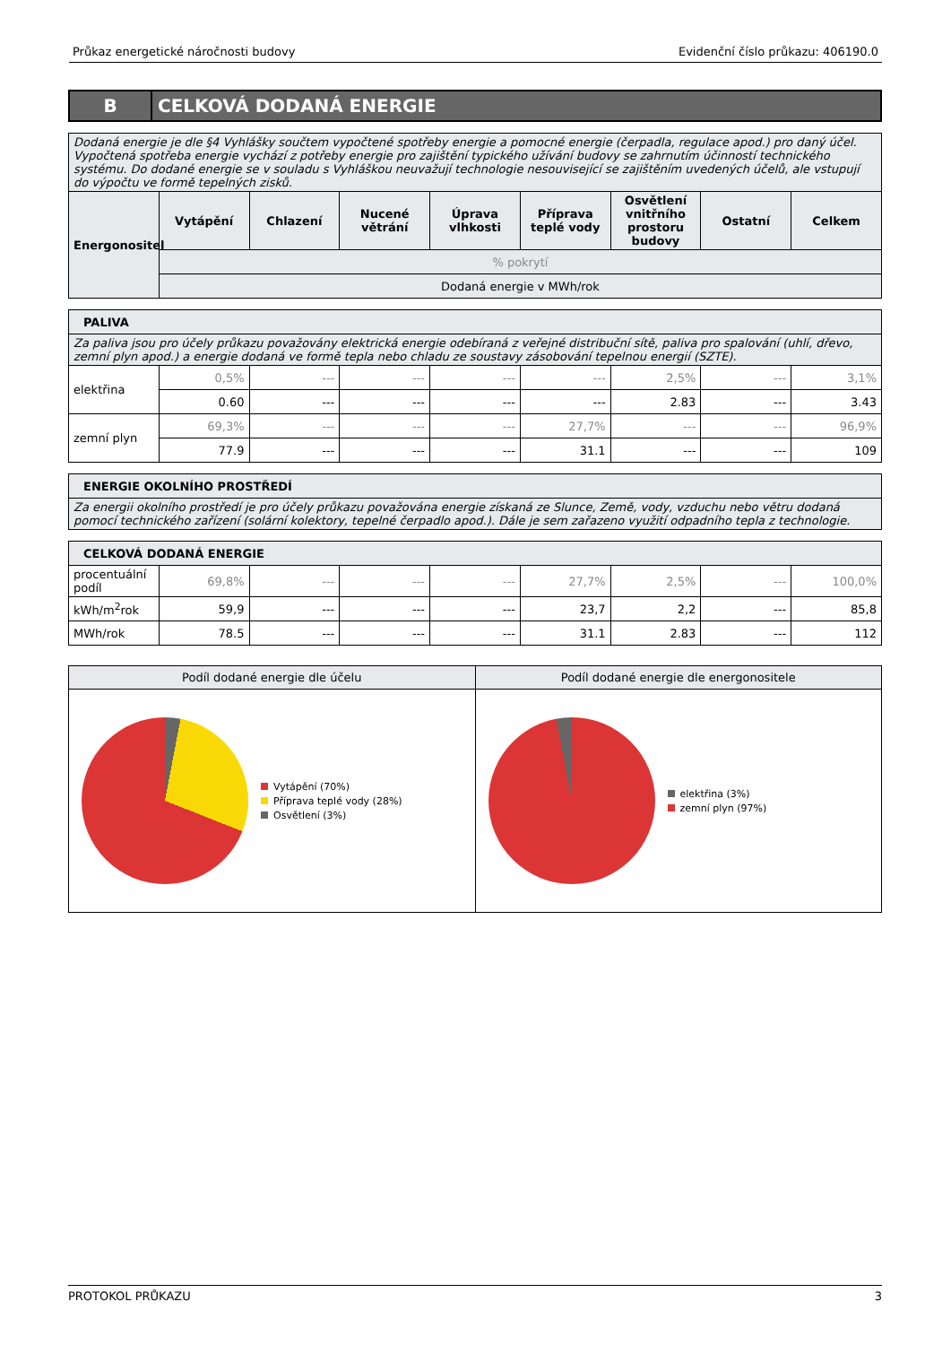Průkaz energetické náročnosti budovy Evidenční číslo průkazu: 406190.0
B CELKOVÁ DODANÁ ENERGIE
| Dodaná energie je dle §4 Vyhlášky součtem vypočtené spotřeby energie a pomocné energie (čerpadla, regulace apod.) pro daný účel. Vypočtená spotřeba energie vychází z potřeby energie pro zajištění typického užívání budovy se zahrnutím účinností technického systému. Do dodané energie se v souladu s Vyhláškou neuvažují technologie nesouvisející se zajištěním uvedených účelů, ale vstupují do výpočtu ve formě tepelných zisků. | | | | | | | | |
| Energonositel | Vytápění | Chlazení | Nucené větrání | Úprava vlhkosti | Příprava teplé vody | Osvětlení vnitřního prostoru budovy | Ostatní | Celkem |
| | % pokrytí | | | | | | | |
| | Dodaná energie v MWh/rok | | | | | | | |
| PALIVA | | | | | | | | |
| Za paliva jsou pro účely průkazu považovány elektrická energie odebíraná z veřejné distribuční sítě, paliva pro spalování (uhlí, dřevo, zemní plyn apod.) a energie dodaná ve formě tepla nebo chladu ze soustavy zásobování tepelnou energií (SZTE). | | | | | | | | |
| elektřina | 0,5% | --- | --- | --- | --- | 2,5% | --- | 3,1% |
| | 0.60 | --- | --- | --- | --- | 2.83 | --- | 3.43 |
| zemní plyn | 69,3% | --- | --- | --- | 27,7% | --- | --- | 96,9% |
| | 77.9 | --- | --- | --- | 31.1 | --- | --- | 109 |
| ENERGIE OKOLNÍHO PROSTŘEDÍ |
| Za energii okolního prostředí je pro účely průkazu považována energie získaná ze Slunce, Země, vody, vzduchu nebo větru dodaná pomocí technického zařízení (solární kolektory, tepelné čerpadlo apod.). Dále je sem zařazeno využití odpadního tepla z technologie. |
| CELKOVÁ DODANÁ ENERGIE | | | | | | | | |
| procentuální podíl | 69,8% | --- | --- | --- | 27,7% | 2,5% | --- | 100,0% |
| kWh/m<sup>2</sup>rok | 59,9 | --- | --- | --- | 23,7 | 2,2 | --- | 85,8 |
| MWh/rok | 78.5 | --- | --- | --- | 31.1 | 2.83 | --- | 112 |
Podíl dodané energie dle účelu
Vytápění (70%)
Příprava teplé vody (28%)
Osvětlení (3%)
Podíl dodané energie dle energonositele
elektřina (3%)
zemní plyn (97%)
PROTOKOL PRŮKAZU 3